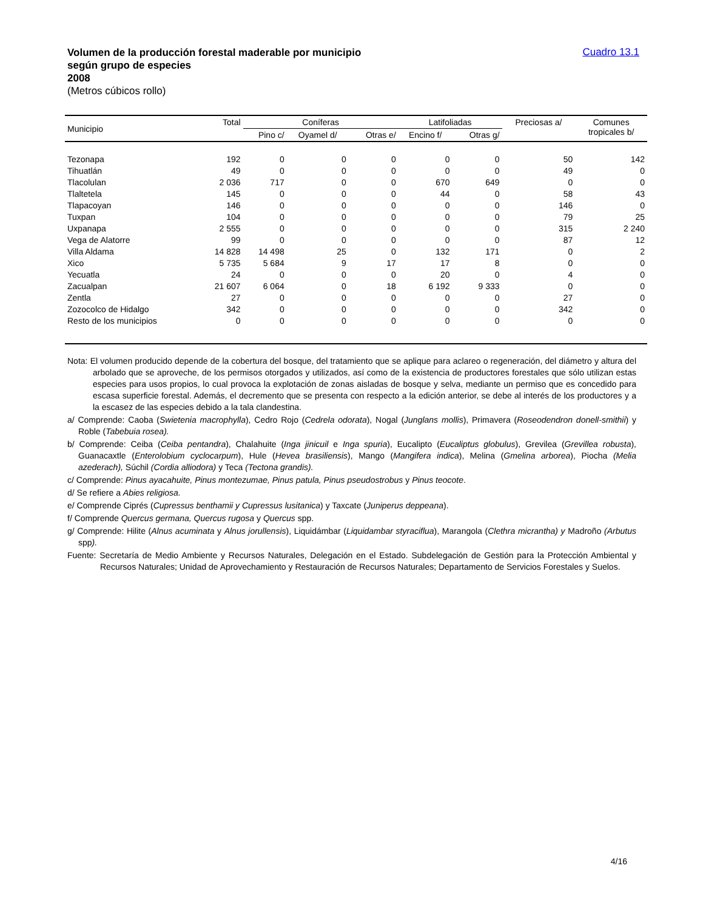Volumen de la producción forestal maderable por municipio
según grupo de especies
2008
(Metros cúbicos rollo)
Cuadro 13.1
| Municipio | Total | Coníferas | | | Latifoliadas | | Preciosas a/ | Comunes tropicales b/ |
| --- | --- | --- | --- | --- | --- | --- | --- | --- |
| | | Pino c/ | Oyamel d/ | Otras e/ | Encino f/ | Otras g/ | | |
| Tezonapa | 192 | 0 | 0 | 0 | 0 | 0 | 50 | 142 |
| Tihuatlán | 49 | 0 | 0 | 0 | 0 | 0 | 49 | 0 |
| Tlacolulan | 2 036 | 717 | 0 | 0 | 670 | 649 | 0 | 0 |
| Tlaltetela | 145 | 0 | 0 | 0 | 44 | 0 | 58 | 43 |
| Tlapacoyan | 146 | 0 | 0 | 0 | 0 | 0 | 146 | 0 |
| Tuxpan | 104 | 0 | 0 | 0 | 0 | 0 | 79 | 25 |
| Uxpanapa | 2 555 | 0 | 0 | 0 | 0 | 0 | 315 | 2 240 |
| Vega de Alatorre | 99 | 0 | 0 | 0 | 0 | 0 | 87 | 12 |
| Villa Aldama | 14 828 | 14 498 | 25 | 0 | 132 | 171 | 0 | 2 |
| Xico | 5 735 | 5 684 | 9 | 17 | 17 | 8 | 0 | 0 |
| Yecuatla | 24 | 0 | 0 | 0 | 20 | 0 | 4 | 0 |
| Zacualpan | 21 607 | 6 064 | 0 | 18 | 6 192 | 9 333 | 0 | 0 |
| Zentla | 27 | 0 | 0 | 0 | 0 | 0 | 27 | 0 |
| Zozocolco de Hidalgo | 342 | 0 | 0 | 0 | 0 | 0 | 342 | 0 |
| Resto de los municipios | 0 | 0 | 0 | 0 | 0 | 0 | 0 | 0 |
Nota: El volumen producido depende de la cobertura del bosque, del tratamiento que se aplique para aclareo o regeneración, del diámetro y altura del arbolado que se aproveche, de los permisos otorgados y utilizados, así como de la existencia de productores forestales que sólo utilizan estas especies para usos propios, lo cual provoca la explotación de zonas aisladas de bosque y selva, mediante un permiso que es concedido para escasa superficie forestal. Además, el decremento que se presenta con respecto a la edición anterior, se debe al interés de los productores y a la escasez de las especies debido a la tala clandestina.
a/ Comprende: Caoba (Swietenia macrophylla), Cedro Rojo (Cedrela odorata), Nogal (Junglans mollis), Primavera (Roseodendron donell-smithii) y Roble (Tabebuia rosea).
b/ Comprende: Ceiba (Ceiba pentandra), Chalahuite (Inga jinicuil e Inga spuria), Eucalipto (Eucaliptus globulus), Grevilea (Grevillea robusta), Guanacaxtle (Enterolobium cyclocarpum), Hule (Hevea brasiliensis), Mango (Mangifera indica), Melina (Gmelina arborea), Piocha (Melia azederach), Súchil (Cordia alliodora) y Teca (Tectona grandis).
c/ Comprende: Pinus ayacahuite, Pinus montezumae, Pinus patula, Pinus pseudostrobus y Pinus teocote.
d/ Se refiere a Abies religiosa.
e/ Comprende Ciprés (Cupressus benthamii y Cupressus lusitanica) y Taxcate (Juniperus deppeana).
f/ Comprende Quercus germana, Quercus rugosa y Quercus spp.
g/ Comprende: Hilite (Alnus acuminata y Alnus jorullensis), Liquidámbar (Liquidambar styraciflua), Marangola (Clethra micrantha) y Madroño (Arbutus spp).
Fuente: Secretaría de Medio Ambiente y Recursos Naturales, Delegación en el Estado. Subdelegación de Gestión para la Protección Ambiental y Recursos Naturales; Unidad de Aprovechamiento y Restauración de Recursos Naturales; Departamento de Servicios Forestales y Suelos.
4/16